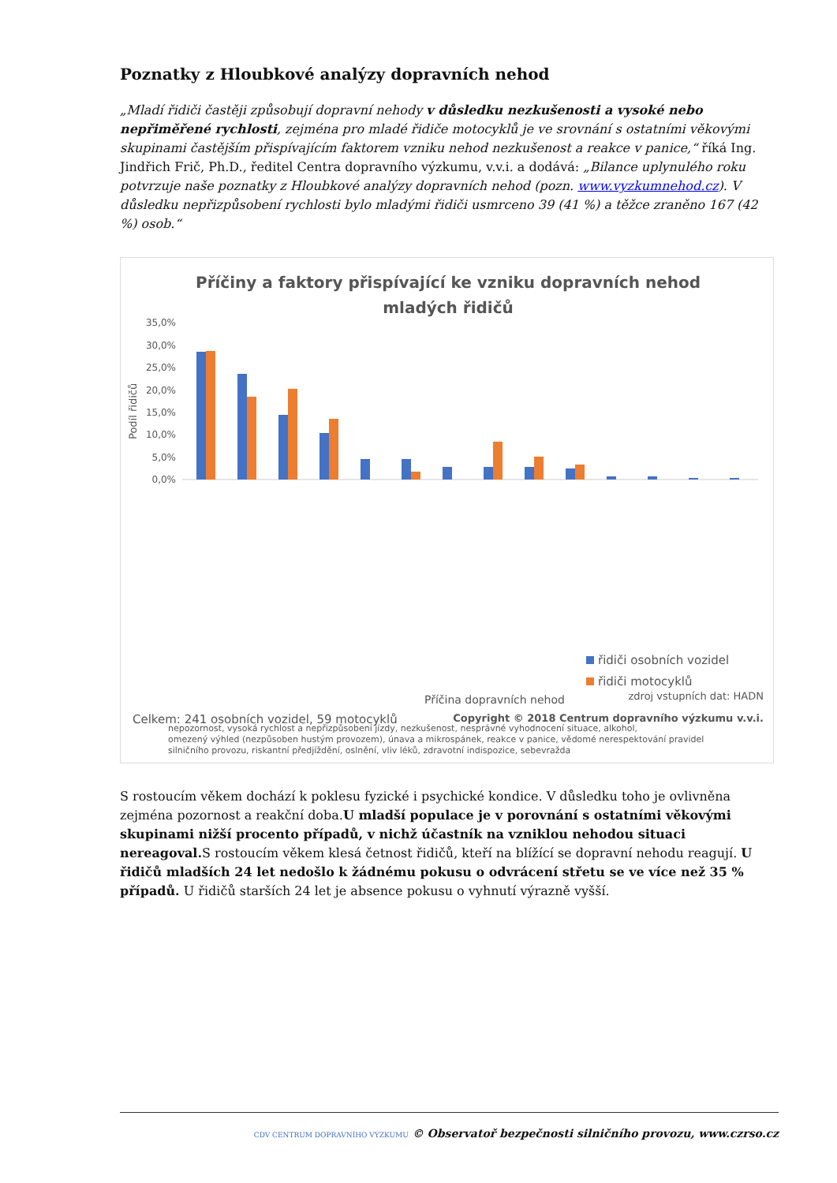Poznatky z Hloubkové analýzy dopravních nehod
„Mladí řidiči častěji způsobují dopravní nehody v důsledku nezkušenosti a vysoké nebo nepřiměřené rychlosti, zejména pro mladé řidiče motocyklů je ve srovnání s ostatními věkovými skupinami častějším přispívajícím faktorem vzniku nehod nezkušenost a reakce v panice,“ říká Ing. Jindřich Frič, Ph.D., ředitel Centra dopravního výzkumu, v.v.i. a dodává: „Bilance uplynulého roku potvrzuje naše poznatky z Hloubkové analýzy dopravních nehod (pozn. www.vyzkumnehod.cz). V důsledku nepřizpůsobení rychlosti bylo mladými řidiči usmrceno 39 (41 %) a těžce zraněno 167 (42 %) osob.“
Příčiny a faktory přispívající ke vzniku dopravních nehod
mladých řidičů
35,0%
30,0%
25,0%
20,0%
15,0%
10,0%
5,0%
0,0%
Podíl řidičů
nepozornost, vysoká rychlost a nepřizpůsobení jízdy, nezkušenost, nesprávné vyhodnocení situace, alkohol,
omezený výhled (nezpůsoben hustým provozem), únava a mikrospánek, reakce v panice, vědomé nerespektování pravidel
silničního provozu, riskantní předjíždění, oslnění, vliv léků, zdravotní indispozice, sebevražda
řidiči osobních vozidel
řidiči motocyklů
Příčina dopravních nehod
zdroj vstupních dat: HADN
Celkem: 241 osobních vozidel, 59 motocyklů
Copyright © 2018 Centrum dopravního výzkumu v.v.i.
S rostoucím věkem dochází k poklesu fyzické i psychické kondice. V důsledku toho je ovlivněna zejména pozornost a reakční doba.U mladší populace je v porovnání s ostatními věkovými skupinami nižší procento případů, v nichž účastník na vzniklou nehodou situaci nereagoval. S rostoucím věkem klesá četnost řidičů, kteří na blížící se dopravní nehodu reagují. U řidičů mladších 24 let nedošlo k žádnému pokusu o odvrácení střetu se ve více než 35 % případů. U řidičů starších 24 let je absence pokusu o vyhnutí výrazně vyšší.
CDV CENTRUM DOPRAVNÍHO VÝZKUMU © Observatoř bezpečnosti silničního provozu, www.czrso.cz